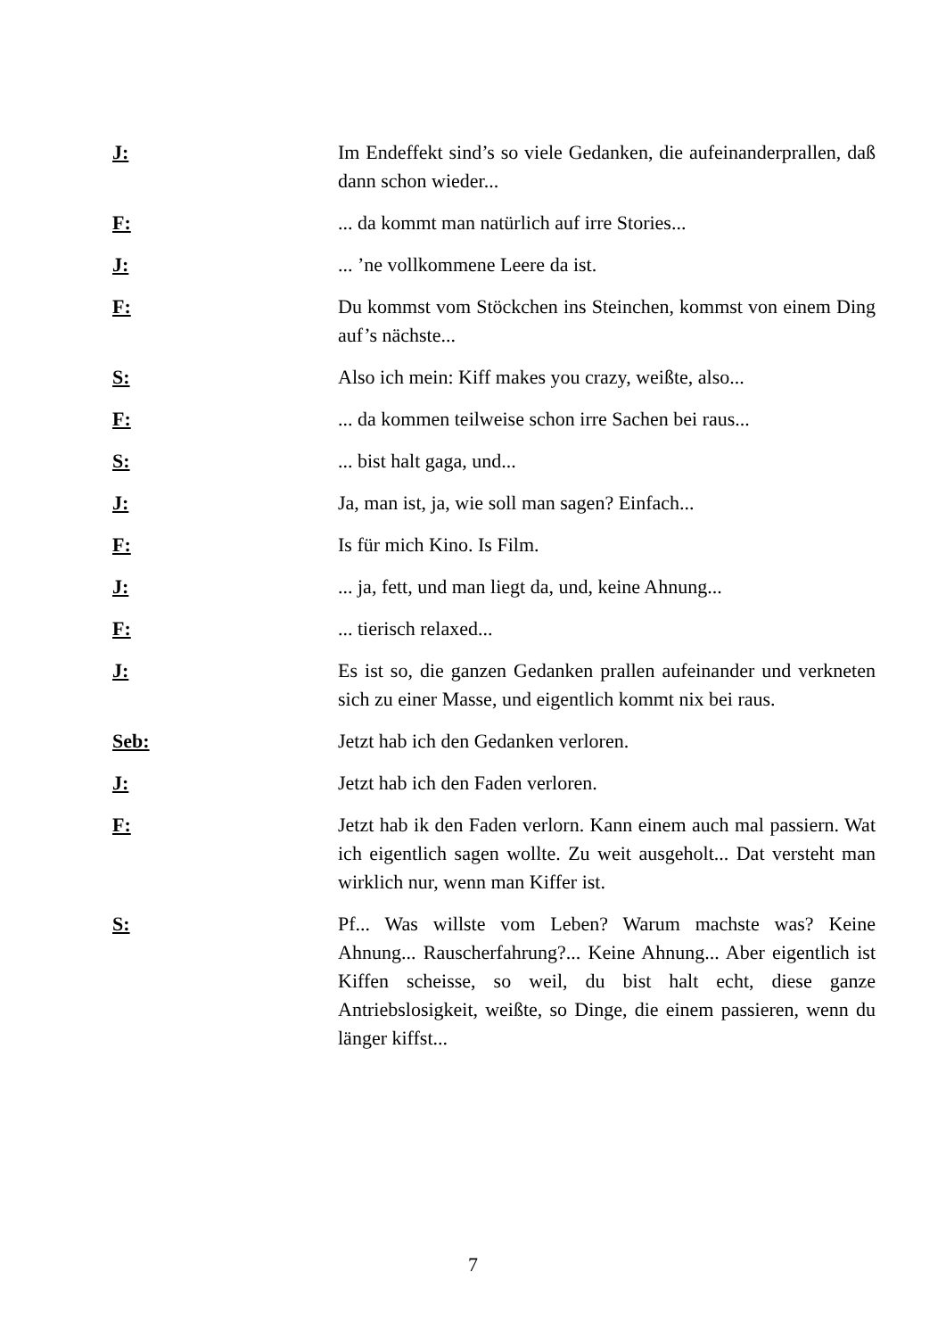J: Im Endeffekt sind’s so viele Gedanken, die aufeinanderprallen, daß dann schon wieder...
F: ... da kommt man natürlich auf irre Stories...
J: ... ’ne vollkommene Leere da ist.
F: Du kommst vom Stöckchen ins Steinchen, kommst von einem Ding auf’s nächste...
S: Also ich mein: Kiff makes you crazy, weißte, also...
F: ... da kommen teilweise schon irre Sachen bei raus...
S: ... bist halt gaga, und...
J: Ja, man ist, ja, wie soll man sagen? Einfach...
F: Is für mich Kino. Is Film.
J: ... ja, fett, und man liegt da, und, keine Ahnung...
F: ... tierisch relaxed...
J: Es ist so, die ganzen Gedanken prallen aufeinander und verkneten sich zu einer Masse, und eigentlich kommt nix bei raus.
Seb: Jetzt hab ich den Gedanken verloren.
J: Jetzt hab ich den Faden verloren.
F: Jetzt hab ik den Faden verlorn. Kann einem auch mal passiern. Wat ich eigentlich sagen wollte. Zu weit ausgeholt... Dat versteht man wirklich nur, wenn man Kiffer ist.
S: Pf... Was willste vom Leben? Warum machste was? Keine Ahnung... Rauscherfahrung?... Keine Ahnung... Aber eigentlich ist Kiffen scheisse, so weil, du bist halt echt, diese ganze Antriebslosigkeit, weißte, so Dinge, die einem passieren, wenn du länger kiffst...
7